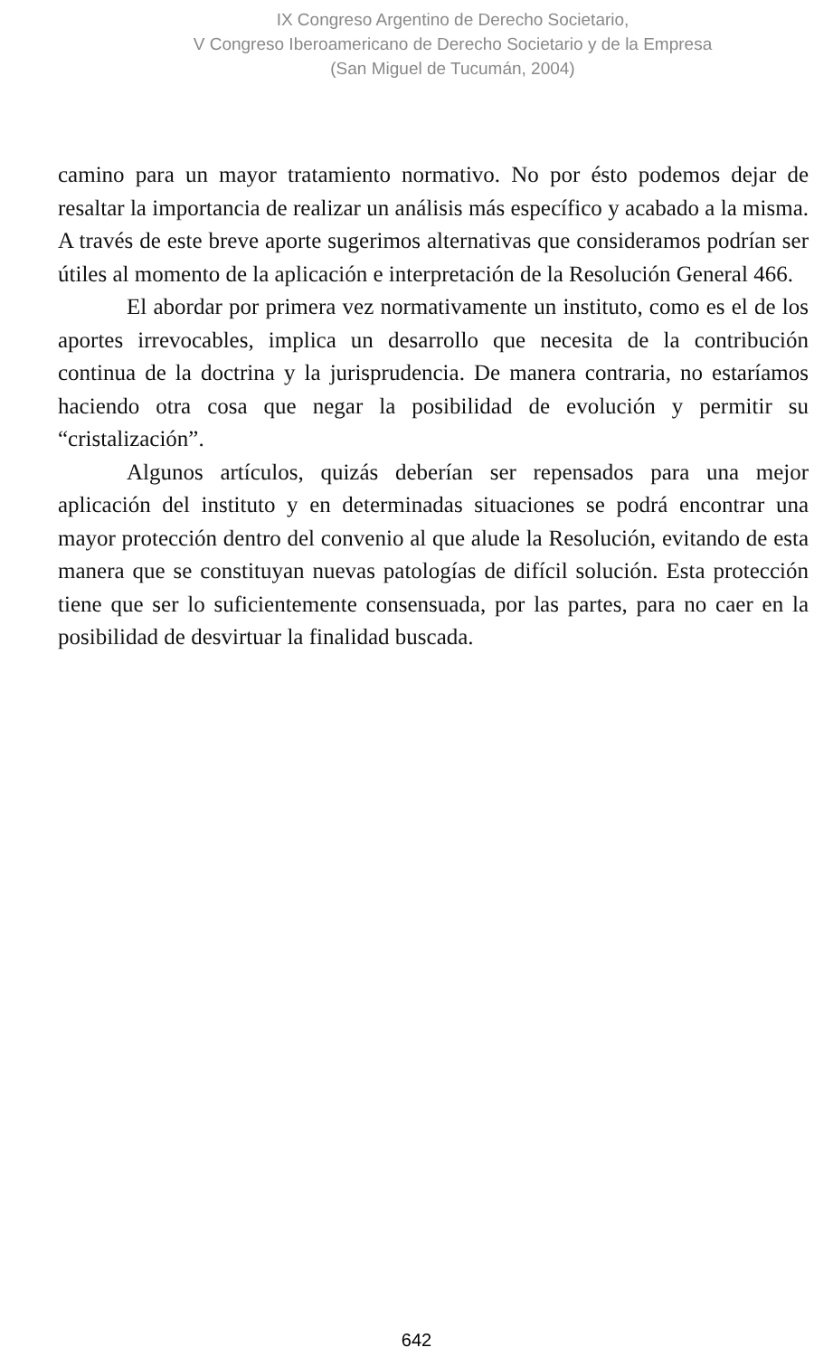IX Congreso Argentino de Derecho Societario,
V Congreso Iberoamericano de Derecho Societario y de la Empresa
(San Miguel de Tucumán, 2004)
camino para un mayor tratamiento normativo. No por ésto podemos dejar de resaltar la importancia de realizar un análisis más específico y acabado a la misma. A través de este breve aporte sugerimos alternativas que consideramos podrían ser útiles al momento de la aplicación e interpretación de la Resolución General 466.
El abordar por primera vez normativamente un instituto, como es el de los aportes irrevocables, implica un desarrollo que necesita de la contribución continua de la doctrina y la jurisprudencia. De manera contraria, no estaríamos haciendo otra cosa que negar la posibilidad de evolución y permitir su “cristalización”.
Algunos artículos, quizás deberían ser repensados para una mejor aplicación del instituto y en determinadas situaciones se podrá encontrar una mayor protección dentro del convenio al que alude la Resolución, evitando de esta manera que se constituyan nuevas patologías de difícil solución. Esta protección tiene que ser lo suficientemente consensuada, por las partes, para no caer en la posibilidad de desvirtuar la finalidad buscada.
642